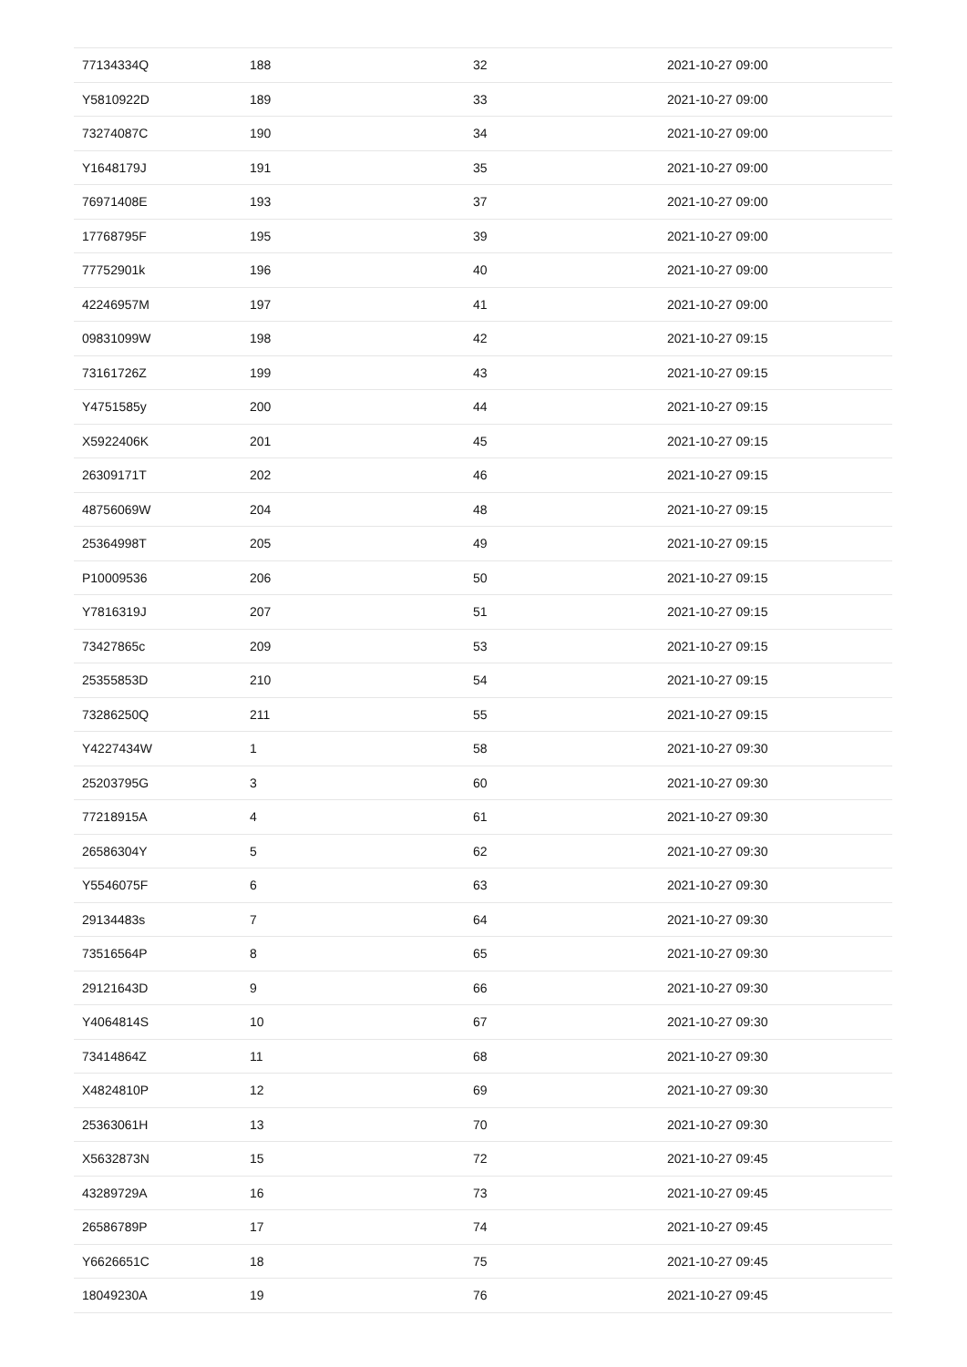| 77134334Q | 188 | 32 | 2021-10-27 09:00 |
| Y5810922D | 189 | 33 | 2021-10-27 09:00 |
| 73274087C | 190 | 34 | 2021-10-27 09:00 |
| Y1648179J | 191 | 35 | 2021-10-27 09:00 |
| 76971408E | 193 | 37 | 2021-10-27 09:00 |
| 17768795F | 195 | 39 | 2021-10-27 09:00 |
| 77752901k | 196 | 40 | 2021-10-27 09:00 |
| 42246957M | 197 | 41 | 2021-10-27 09:00 |
| 09831099W | 198 | 42 | 2021-10-27 09:15 |
| 73161726Z | 199 | 43 | 2021-10-27 09:15 |
| Y4751585y | 200 | 44 | 2021-10-27 09:15 |
| X5922406K | 201 | 45 | 2021-10-27 09:15 |
| 26309171T | 202 | 46 | 2021-10-27 09:15 |
| 48756069W | 204 | 48 | 2021-10-27 09:15 |
| 25364998T | 205 | 49 | 2021-10-27 09:15 |
| P10009536 | 206 | 50 | 2021-10-27 09:15 |
| Y7816319J | 207 | 51 | 2021-10-27 09:15 |
| 73427865c | 209 | 53 | 2021-10-27 09:15 |
| 25355853D | 210 | 54 | 2021-10-27 09:15 |
| 73286250Q | 211 | 55 | 2021-10-27 09:15 |
| Y4227434W | 1 | 58 | 2021-10-27 09:30 |
| 25203795G | 3 | 60 | 2021-10-27 09:30 |
| 77218915A | 4 | 61 | 2021-10-27 09:30 |
| 26586304Y | 5 | 62 | 2021-10-27 09:30 |
| Y5546075F | 6 | 63 | 2021-10-27 09:30 |
| 29134483s | 7 | 64 | 2021-10-27 09:30 |
| 73516564P | 8 | 65 | 2021-10-27 09:30 |
| 29121643D | 9 | 66 | 2021-10-27 09:30 |
| Y4064814S | 10 | 67 | 2021-10-27 09:30 |
| 73414864Z | 11 | 68 | 2021-10-27 09:30 |
| X4824810P | 12 | 69 | 2021-10-27 09:30 |
| 25363061H | 13 | 70 | 2021-10-27 09:30 |
| X5632873N | 15 | 72 | 2021-10-27 09:45 |
| 43289729A | 16 | 73 | 2021-10-27 09:45 |
| 26586789P | 17 | 74 | 2021-10-27 09:45 |
| Y6626651C | 18 | 75 | 2021-10-27 09:45 |
| 18049230A | 19 | 76 | 2021-10-27 09:45 |